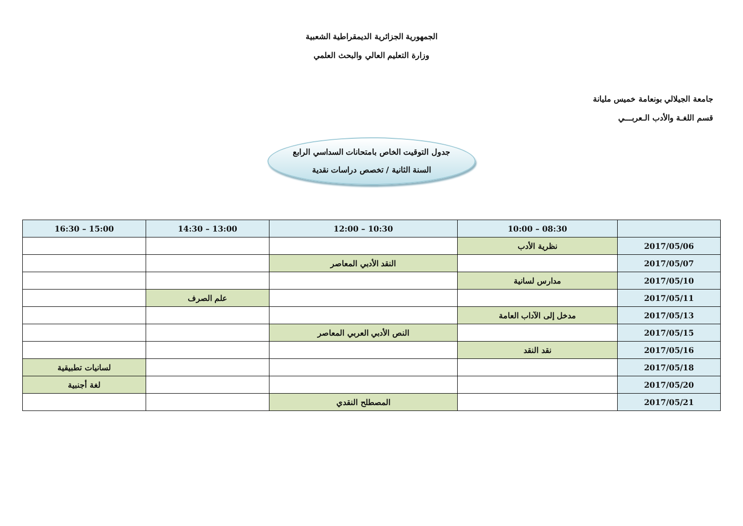الجمهورية الجزائرية الديمقراطية الشعبية
وزارة التعليم العالي والبحث العلمي
جامعة الجيلالي بونعامة خميس مليانة
قسم اللغـة والأدب الـعربـــي
جدول التوقيت الخاص بامتحانات السداسي الرابع
السنة الثانية / تخصص دراسات نقدية
| | 08:30 – 10:00 | 10:30 – 12:00 | 13:00 – 14:30 | 15:00 – 16:30 |
| --- | --- | --- | --- | --- |
| 2017/05/06 | نظرية الأدب | | | |
| 2017/05/07 | | النقد الأدبي المعاصر | | |
| 2017/05/10 | مدارس لسانية | | | |
| 2017/05/11 | | | علم الصرف | |
| 2017/05/13 | مدخل إلى الآداب العامة | | | |
| 2017/05/15 | | النص الأدبي العربي المعاصر | | |
| 2017/05/16 | نقد النقد | | | |
| 2017/05/18 | | | | لسانيات تطبيقية |
| 2017/05/20 | | | | لغة أجنبية |
| 2017/05/21 | | المصطلح النقدي | | |